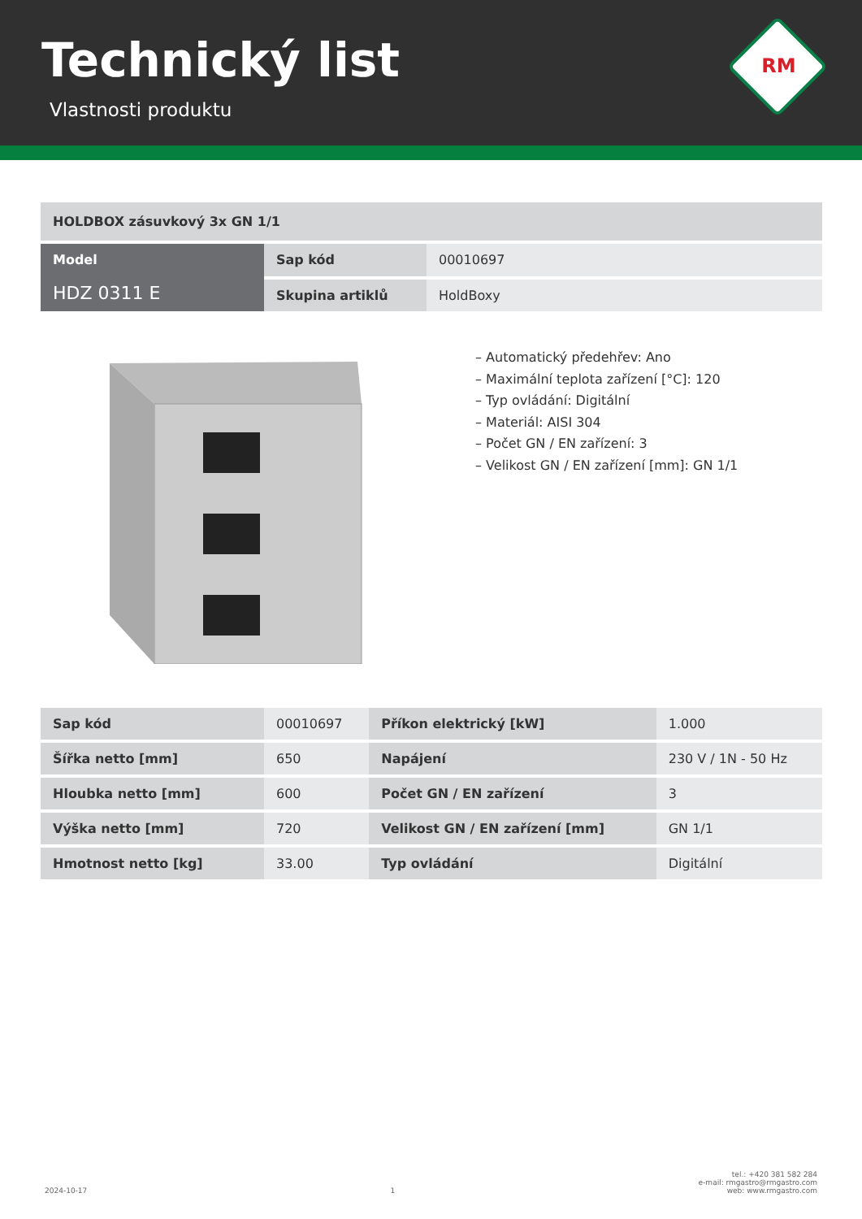Technický list
Vlastnosti produktu
RM
| HOLDBOX zásuvkový 3x GN 1/1 | | |
| --- | --- | --- |
| Model HDZ 0311 E | Sap kód | 00010697 |
| | Skupina artiklů | HoldBoxy |
– Automatický předehřev: Ano
– Maximální teplota zařízení [°C]: 120
– Typ ovládání: Digitální
– Materiál: AISI 304
– Počet GN / EN zařízení: 3
– Velikost GN / EN zařízení [mm]: GN 1/1
| Sap kód | 00010697 | Příkon elektrický [kW] | 1.000 |
| Šířka netto [mm] | 650 | Napájení | 230 V / 1N - 50 Hz |
| Hloubka netto [mm] | 600 | Počet GN / EN zařízení | 3 |
| Výška netto [mm] | 720 | Velikost GN / EN zařízení [mm] | GN 1/1 |
| Hmotnost netto [kg] | 33.00 | Typ ovládání | Digitální |
2024-10-17
1
tel.: +420 381 582 284
e-mail: rmgastro@rmgastro.com
web: www.rmgastro.com